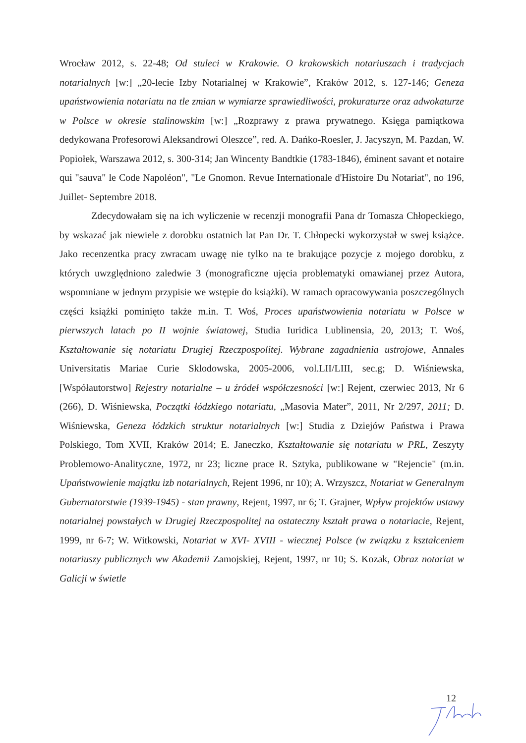Wrocław 2012, s. 22-48; Od stuleci w Krakowie. O krakowskich notariuszach i tradycjach notarialnych [w:] „20-lecie Izby Notarialnej w Krakowie”, Kraków 2012, s. 127-146; Geneza upaństwowienia notariatu na tle zmian w wymiarze sprawiedliwości, prokuraturze oraz adwokaturze w Polsce w okresie stalinowskim [w:] „Rozprawy z prawa prywatnego. Księga pamiątkowa dedykowana Profesorowi Aleksandrowi Oleszce”, red. A. Dańko-Roesler, J. Jacyszyn, M. Pazdan, W. Popiołek, Warszawa 2012, s. 300-314; Jan Wincenty Bandtkie (1783-1846), éminent savant et notaire qui "sauva" le Code Napoléon", "Le Gnomon. Revue Internationale d'Histoire Du Notariat", no 196, Juillet- Septembre 2018.
Zdecydowałam się na ich wyliczenie w recenzji monografii Pana dr Tomasza Chłopeckiego, by wskazać jak niewiele z dorobku ostatnich lat Pan Dr. T. Chłopecki wykorzystał w swej książce. Jako recenzentka pracy zwracam uwagę nie tylko na te brakujące pozycje z mojego dorobku, z których uwzględniono zaledwie 3 (monograficzne ujęcia problematyki omawianej przez Autora, wspomniane w jednym przypisie we wstępie do książki). W ramach opracowywania poszczególnych części książki pominięto także m.in. T. Woś, Proces upaństwowienia notariatu w Polsce w pierwszych latach po II wojnie światowej, Studia Iuridica Lublinensia, 20, 2013; T. Woś, Kształtowanie się notariatu Drugiej Rzeczpospolitej. Wybrane zagadnienia ustrojowe, Annales Universitatis Mariae Curie Sklodowska, 2005-2006, vol.LII/LIII, sec.g; D. Wiśniewska, [Współautorstwo] Rejestry notarialne – u źródeł współczesności [w:] Rejent, czerwiec 2013, Nr 6 (266), D. Wiśniewska, Początki łódzkiego notariatu, „Masovia Mater”, 2011, Nr 2/297, 2011; D. Wiśniewska, Geneza łódzkich struktur notarialnych [w:] Studia z Dziejów Państwa i Prawa Polskiego, Tom XVII, Kraków 2014; E. Janeczko, Kształtowanie się notariatu w PRL, Zeszyty Problemowo-Analityczne, 1972, nr 23; liczne prace R. Sztyka, publikowane w "Rejencie" (m.in. Upaństwowienie majątku izb notarialnych, Rejent 1996, nr 10); A. Wrzyszcz, Notariat w Generalnym Gubernatorstwie (1939-1945) - stan prawny, Rejent, 1997, nr 6; T. Grajner, Wpływ projektów ustawy notarialnej powstałych w Drugiej Rzeczpospolitej na ostateczny kształt prawa o notariacie, Rejent, 1999, nr 6-7; W. Witkowski, Notariat w XVI- XVIII - wiecznej Polsce (w związku z kształceniem notariuszy publicznych ww Akademii Zamojskiej, Rejent, 1997, nr 10; S. Kozak, Obraz notariat w Galicji w świetle
12